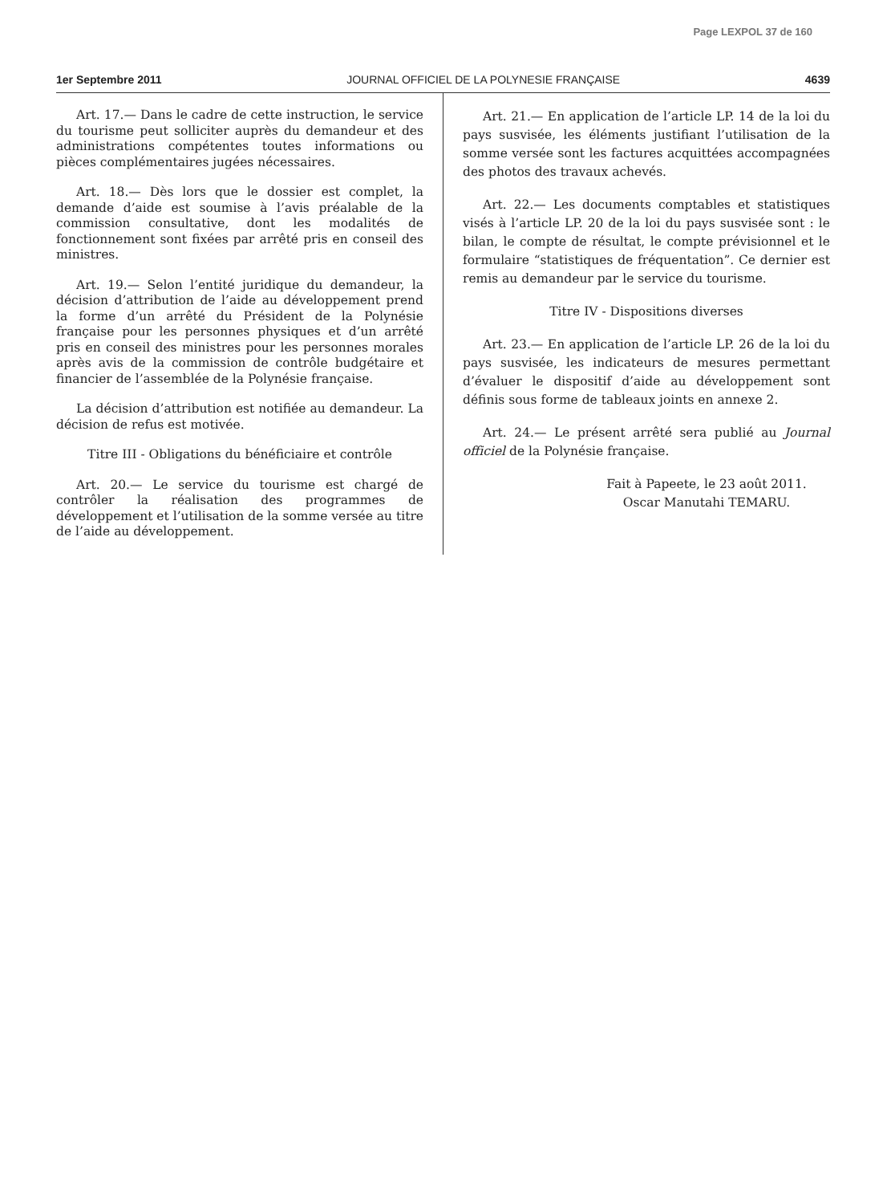Page LEXPOL 37 de 160
1er Septembre 2011 JOURNAL OFFICIEL DE LA POLYNESIE FRANÇAISE 4639
Art. 17.— Dans le cadre de cette instruction, le service du tourisme peut solliciter auprès du demandeur et des administrations compétentes toutes informations ou pièces complémentaires jugées nécessaires.
Art. 18.— Dès lors que le dossier est complet, la demande d’aide est soumise à l’avis préalable de la commission consultative, dont les modalités de fonctionnement sont fixées par arrêté pris en conseil des ministres.
Art. 19.— Selon l’entité juridique du demandeur, la décision d’attribution de l’aide au développement prend la forme d’un arrêté du Président de la Polynésie française pour les personnes physiques et d’un arrêté pris en conseil des ministres pour les personnes morales après avis de la commission de contrôle budgétaire et financier de l’assemblée de la Polynésie française.
La décision d’attribution est notifiée au demandeur. La décision de refus est motivée.
Titre III - Obligations du bénéficiaire et contrôle
Art. 20.— Le service du tourisme est chargé de contrôler la réalisation des programmes de développement et l’utilisation de la somme versée au titre de l’aide au développement.
Art. 21.— En application de l’article LP. 14 de la loi du pays susvisée, les éléments justifiant l’utilisation de la somme versée sont les factures acquittées accompagnées des photos des travaux achevés.
Art. 22.— Les documents comptables et statistiques visés à l’article LP. 20 de la loi du pays susvisée sont : le bilan, le compte de résultat, le compte prévisionnel et le formulaire “statistiques de fréquentation”. Ce dernier est remis au demandeur par le service du tourisme.
Titre IV - Dispositions diverses
Art. 23.— En application de l’article LP. 26 de la loi du pays susvisée, les indicateurs de mesures permettant d’évaluer le dispositif d’aide au développement sont définis sous forme de tableaux joints en annexe 2.
Art. 24.— Le présent arrêté sera publié au Journal officiel de la Polynésie française.
Fait à Papeete, le 23 août 2011.
Oscar Manutahi TEMARU.